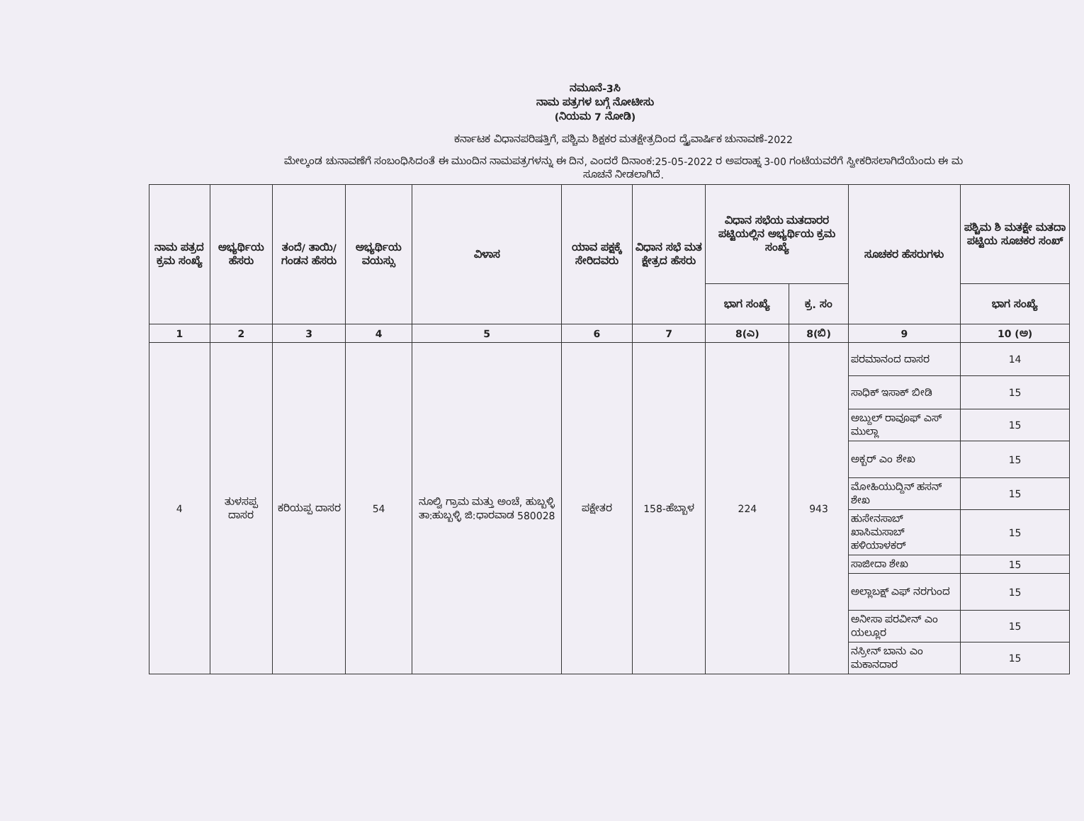ನಮೂನೆ-3ಸಿ
ನಾಮ ಪತ್ರಗಳ ಬಗ್ಗೆ ನೋಟೀಸು
(ನಿಯಮ 7 ನೋಡಿ)
ಕರ್ನಾಟಕ ವಿಧಾನಪರಿಷತ್ತಿಗೆ, ಪಶ್ಚಿಮ ಶಿಕ್ಷಕರ ಮತಕ್ಷೇತ್ರದಿಂದ ದ್ವೈವಾರ್ಷಿಕ ಚುನಾವಣೆ-2022
ಮೇಲ್ಕಂಡ ಚುನಾವಣೆಗೆ ಸಂಬಂಧಿಸಿದಂತೆ ಈ ಮುಂದಿನ ನಾಮಪತ್ರಗಳನ್ನು ಈ ದಿನ, ಎಂದರೆ ದಿನಾಂಕ:25-05-2022 ರ ಅಪರಾಹ್ನ 3-00 ಗಂಟೆಯವರೆಗೆ ಸ್ವೀಕರಿಸಲಾಗಿದೆಯೆಂದು ಈ ಮ
ಸೂಚನೆ ನೀಡಲಾಗಿದೆ.
| ನಾಮ ಪತ್ರದ ಕ್ರಮ ಸಂಖ್ಯೆ | ಅಭ್ಯರ್ಥಿಯ ಹೆಸರು | ತಂದೆ/ ತಾಯಿ/ ಗಂಡನ ಹೆಸರು | ಅಭ್ಯರ್ಥಿಯ ವಯಸ್ಸು | ವಿಳಾಸ | ಯಾವ ಪಕ್ಷಕ್ಕೆ ಸೇರಿದವರು | ವಿಧಾನ ಸಭೆ ಮತ ಕ್ಷೇತ್ರದ ಹೆಸರು | ವಿಧಾನ ಸಭೆಯ ಮತದಾರರ ಪಟ್ಟಿಯಲ್ಲಿನ ಅಭ್ಯರ್ಥಿಯ ಕ್ರಮ ಸಂಖ್ಯೆ | | ಸೂಚಕರ ಹೆಸರುಗಳು | ಪಶ್ಚಿಮ ಶಿ ಮತಕ್ಷೇ ಮತದಾ ಪಟ್ಟಿಯ ಸೂಚಕರ ಸಂಖ್ |
| --- | --- | --- | --- | --- | --- | --- | --- | --- | --- | --- |
| | | | | | | | ಭಾಗ ಸಂಖ್ಯೆ | ಕ್ರ. ಸಂ | | ಭಾಗ ಸಂಖ್ಯೆ |
| 1 | 2 | 3 | 4 | 5 | 6 | 7 | 8(ಎ) | 8(ಬಿ) | 9 | 10 (ಅ) |
| 4 | ತುಳಸಪ್ಪ ದಾಸರ | ಕರಿಯಪ್ಪ ದಾಸರ | 54 | ನೂಲ್ವಿ ಗ್ರಾಮ ಮತ್ತು ಅಂಚೆ, ಹುಬ್ಬಳ್ಳಿ ತಾ:ಹುಬ್ಬಳ್ಳಿ ಜಿ:ಧಾರವಾಡ 580028 | ಪಕ್ಷೇತರ | 158-ಹೆಬ್ಬಾಳ | 224 | 943 | ಪರಮಾನಂದ ದಾಸರ | 14 |
| | | | | | | | | | ಸಾಧಿಕ್ ಇಸಾಕ್ ಬೀಡಿ | 15 |
| | | | | | | | | | ಅಬ್ದುಲ್ ರಾವೂಫ್ ಎಸ್ ಮುಲ್ಲಾ | 15 |
| | | | | | | | | | ಅಕ್ಬರ್ ಎಂ ಶೇಖ | 15 |
| | | | | | | | | | ಮೋಹಿಯುದ್ದಿನ್ ಹಸನ್ ಶೇಖ | 15 |
| | | | | | | | | | ಹುಸೇನಸಾಬ್ ಖಾಸಿಮಸಾಬ್ ಹಳಿಯಾಳಕರ್ | 15 |
| | | | | | | | | | ಸಾಜೀದಾ ಶೇಖ | 15 |
| | | | | | | | | | ಅಲ್ಲಾಬಕ್ಷ್ ಎಫ್ ನರಗುಂದ | 15 |
| | | | | | | | | | ಅನೀಸಾ ಪರವೀನ್ ಎಂ ಯಲ್ಲೂರ | 15 |
| | | | | | | | | | ನಸ್ರೀನ್ ಬಾನು ಎಂ ಮಕಾನದಾರ | 15 |